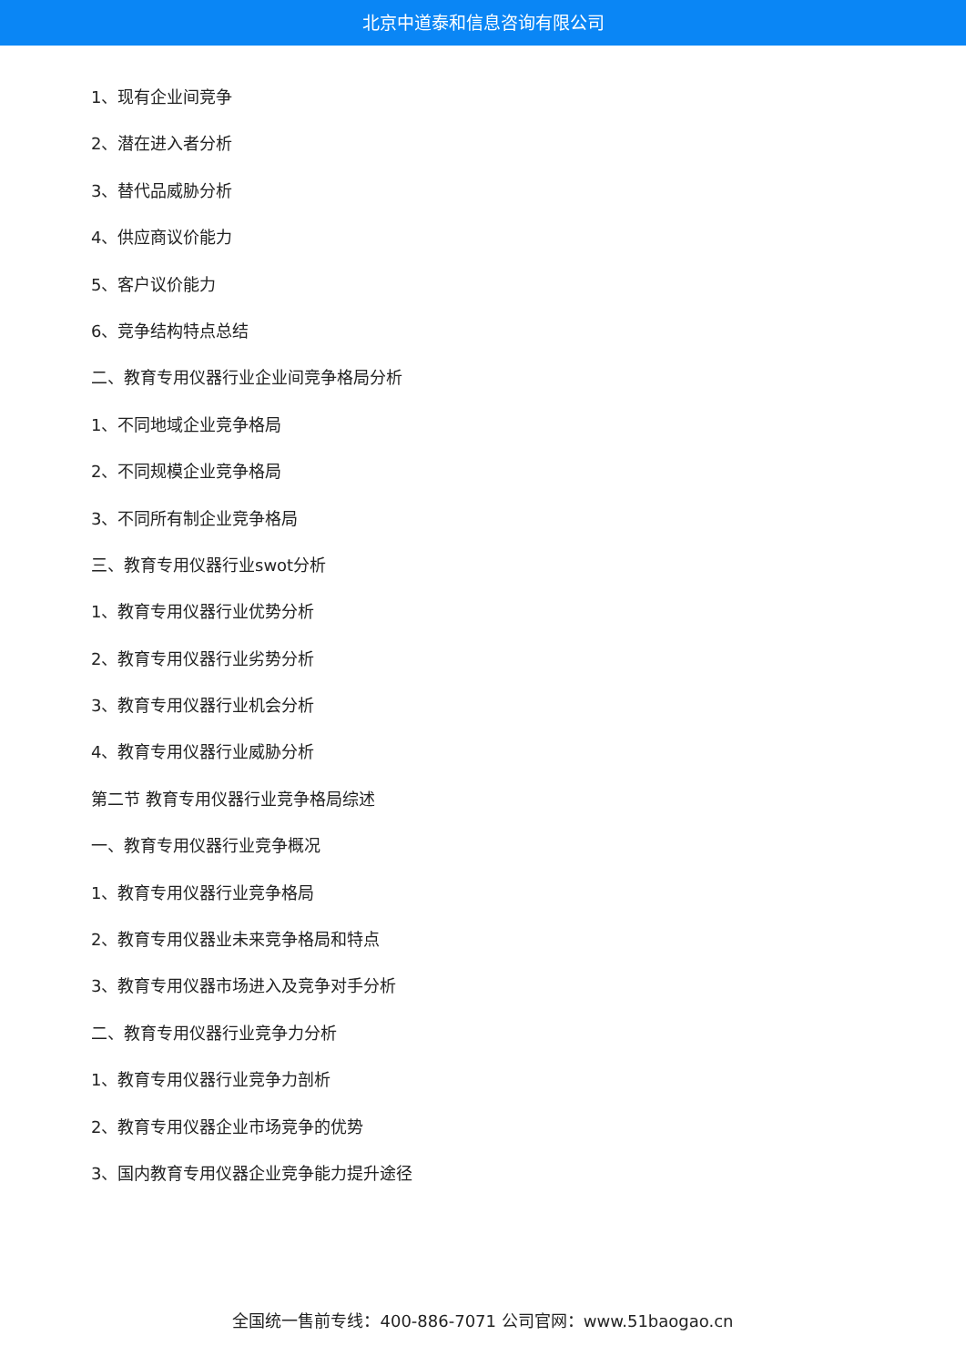北京中道泰和信息咨询有限公司
1、现有企业间竞争
2、潜在进入者分析
3、替代品威胁分析
4、供应商议价能力
5、客户议价能力
6、竞争结构特点总结
二、教育专用仪器行业企业间竞争格局分析
1、不同地域企业竞争格局
2、不同规模企业竞争格局
3、不同所有制企业竞争格局
三、教育专用仪器行业swot分析
1、教育专用仪器行业优势分析
2、教育专用仪器行业劣势分析
3、教育专用仪器行业机会分析
4、教育专用仪器行业威胁分析
第二节 教育专用仪器行业竞争格局综述
一、教育专用仪器行业竞争概况
1、教育专用仪器行业竞争格局
2、教育专用仪器业未来竞争格局和特点
3、教育专用仪器市场进入及竞争对手分析
二、教育专用仪器行业竞争力分析
1、教育专用仪器行业竞争力剖析
2、教育专用仪器企业市场竞争的优势
3、国内教育专用仪器企业竞争能力提升途径
全国统一售前专线：400-886-7071 公司官网：www.51baogao.cn